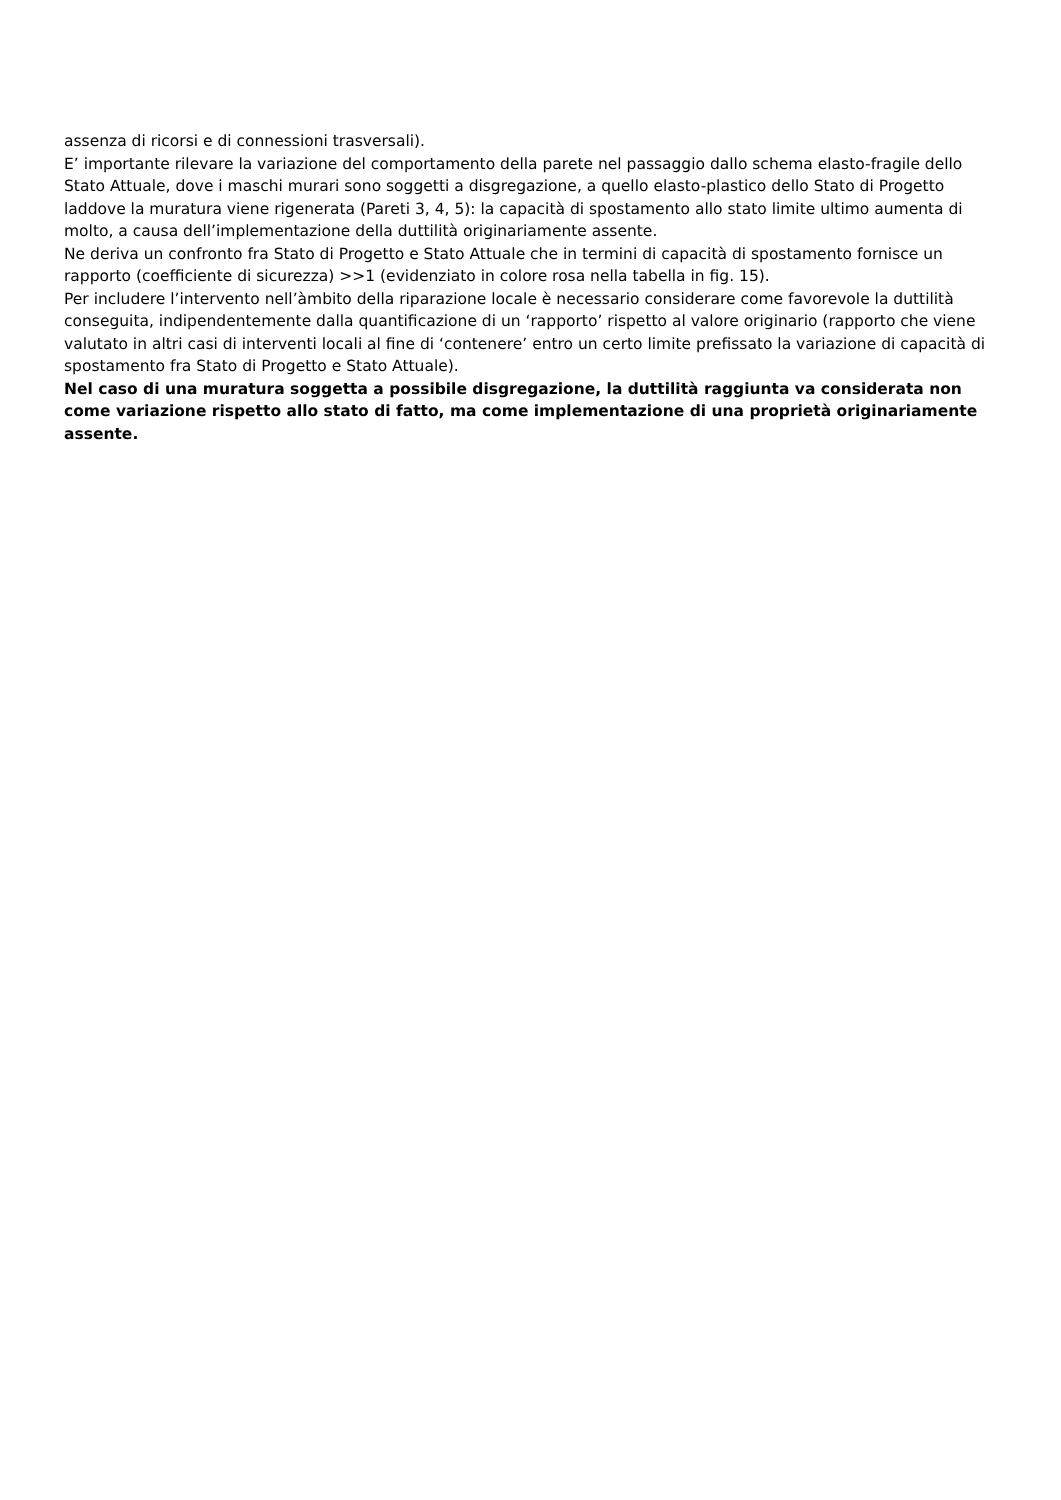assenza di ricorsi e di connessioni trasversali).
E’ importante rilevare la variazione del comportamento della parete nel passaggio dallo schema elasto-fragile dello Stato Attuale, dove i maschi murari sono soggetti a disgregazione, a quello elasto-plastico dello Stato di Progetto laddove la muratura viene rigenerata (Pareti 3, 4, 5): la capacità di spostamento allo stato limite ultimo aumenta di molto, a causa dell’implementazione della duttilità originariamente assente.
Ne deriva un confronto fra Stato di Progetto e Stato Attuale che in termini di capacità di spostamento fornisce un rapporto (coefficiente di sicurezza) >>1 (evidenziato in colore rosa nella tabella in fig. 15).
Per includere l’intervento nell’àmbito della riparazione locale è necessario considerare come favorevole la duttilità conseguita, indipendentemente dalla quantificazione di un ‘rapporto’ rispetto al valore originario (rapporto che viene valutato in altri casi di interventi locali al fine di ‘contenere’ entro un certo limite prefissato la variazione di capacità di spostamento fra Stato di Progetto e Stato Attuale).
Nel caso di una muratura soggetta a possibile disgregazione, la duttilità raggiunta va considerata non come variazione rispetto allo stato di fatto, ma come implementazione di una proprietà originariamente assente.